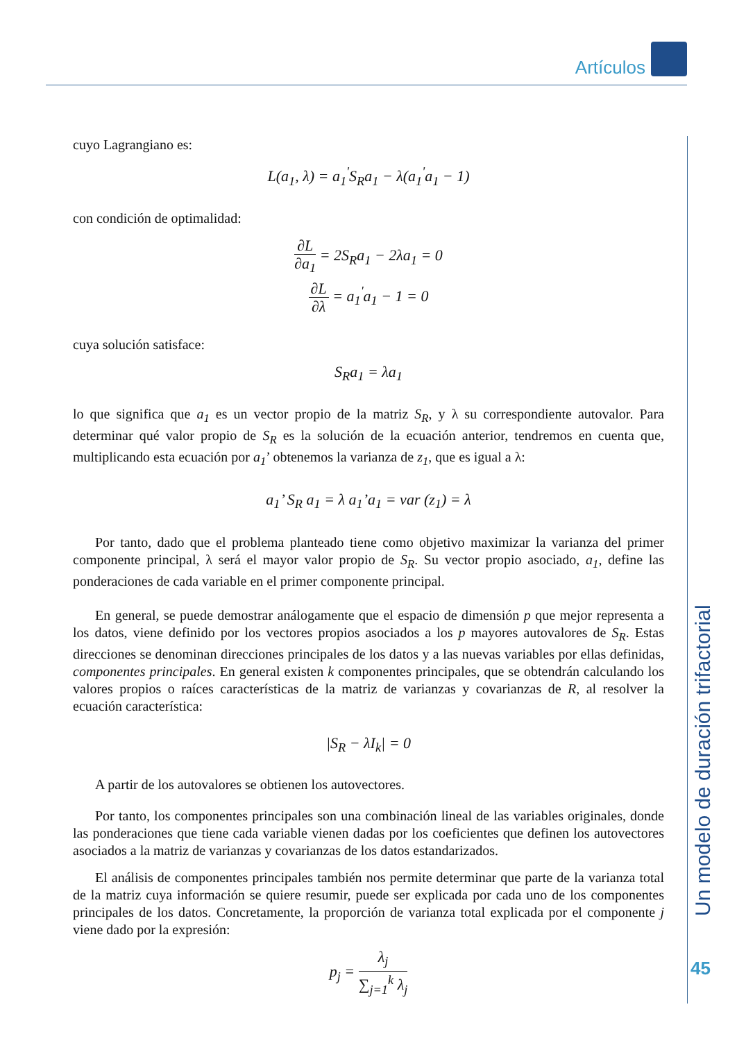Artículos
Un modelo de duración trifactorial
45
cuyo Lagrangiano es:
L(a<sub>1</sub>, λ) = a<sub>1</sub><sup>'</sup>S<sub>R</sub>a<sub>1</sub> − λ(a<sub>1</sub><sup>'</sup>a<sub>1</sub> − 1)
con condición de optimalidad:
∂L ∂a<sub>1</sub> = 2S<sub>R</sub>a<sub>1</sub> − 2λa<sub>1</sub> = 0
∂L ∂λ = a<sub>1</sub><sup>'</sup>a<sub>1</sub> − 1 = 0
cuya solución satisface:
S<sub>R</sub>a<sub>1</sub> = λa<sub>1</sub>
lo que significa que a<sub>1</sub> es un vector propio de la matriz S<sub>R</sub>, y λ su correspondiente autovalor. Para determinar qué valor propio de S<sub>R</sub> es la solución de la ecuación anterior, tendremos en cuenta que, multiplicando esta ecuación por a<sub>1</sub>’ obtenemos la varianza de z<sub>1</sub>, que es igual a λ:
a<sub>1</sub>’ S<sub>R</sub> a<sub>1</sub> = λ a<sub>1</sub>’a<sub>1</sub> = var (z<sub>1</sub>) = λ
Por tanto, dado que el problema planteado tiene como objetivo maximizar la varianza del primer componente principal, λ será el mayor valor propio de S<sub>R</sub>. Su vector propio asociado, a<sub>1</sub>, define las ponderaciones de cada variable en el primer componente principal.
En general, se puede demostrar análogamente que el espacio de dimensión p que mejor representa a los datos, viene definido por los vectores propios asociados a los p mayores autovalores de S<sub>R</sub>. Estas direcciones se denominan direcciones principales de los datos y a las nuevas variables por ellas definidas, componentes principales. En general existen k componentes principales, que se obtendrán calculando los valores propios o raíces características de la matriz de varianzas y covarianzas de R, al resolver la ecuación característica:
|S<sub>R</sub> − λI<sub>k</sub>| = 0
A partir de los autovalores se obtienen los autovectores.
Por tanto, los componentes principales son una combinación lineal de las variables originales, donde las ponderaciones que tiene cada variable vienen dadas por los coeficientes que definen los autovectores asociados a la matriz de varianzas y covarianzas de los datos estandarizados.
El análisis de componentes principales también nos permite determinar que parte de la varianza total de la matriz cuya información se quiere resumir, puede ser explicada por cada uno de los componentes principales de los datos. Concretamente, la proporción de varianza total explicada por el componente j viene dado por la expresión:
p<sub>j</sub> = λ<sub>j</sub> ∑<sub>j=1</sub><sup>k</sup> λ<sub>j</sub>